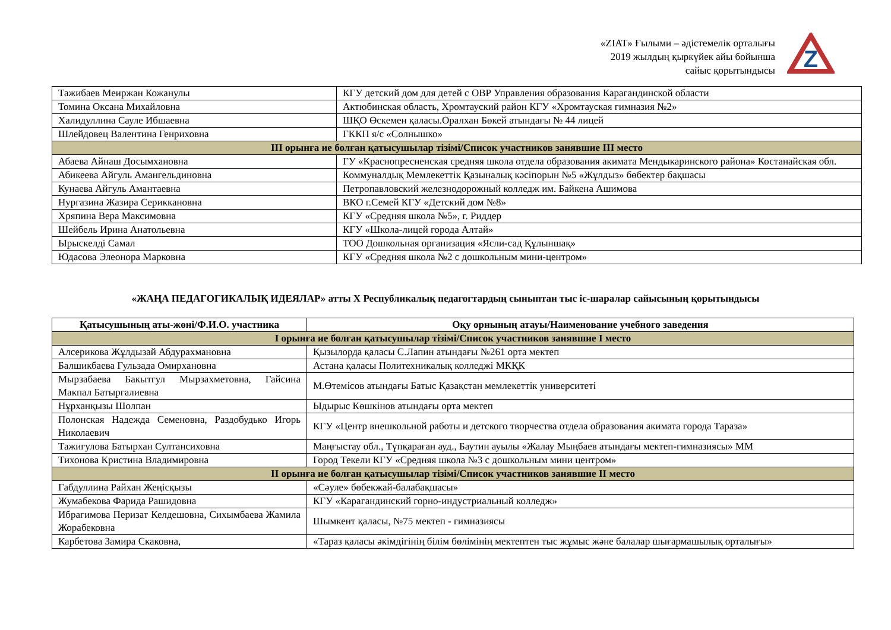«ZIAT» Ғылыми – әдістемелік орталығы
2019 жылдың қыркүйек айы бойынша
сайыс қорытындысы
Z
| Тажибаев Меиржан Кожанулы | КГУ детский дом для детей с ОВР Управления образования Карагандинской области |
| Томина Оксана Михайловна | Актюбинская область, Хромтауский район КГУ «Хромтауская гимназия №2» |
| Халидуллина Сауле Ибшаевна | ШҚО Өскемен қаласы.Оралхан Бөкей атындағы № 44 лицей |
| Шлейдовец Валентина Генриховна | ГККП я/с «Солнышко» |
| III орынға ие болған қатысушылар тізімі/Список участников занявшие III место | |
| Абаева Айнаш Досымхановна | ГУ «Краснопресненская средняя школа отдела образования акимата Мендыкаринского района» Костанайская обл. |
| Абикеева Айгуль Амангельдиновна | Коммуналдық Мемлекеттік Қазыналық кәсіпорын №5 «Жұлдыз» бөбектер бақшасы |
| Кунаева Айгуль Амантаевна | Петропавловский железнодорожный колледж им. Байкена Ашимова |
| Нургазина Жазира Серикк​ановна | ВКО г.Семей КГУ «Детский дом №8» |
| Хряпина Вера Максимовна | КГУ «Средняя школа №5», г. Риддер |
| Шейбель Ирина Анатольевна | КГУ «Школа-лицей города Алтай» |
| Ырыскелді Самал | ТОО Дошкольная организация «Ясли-сад Құлыншақ» |
| Юдасова Элеонора Марковна | КГУ «Средняя школа №2 с дошкольным мини-центром» |
«ЖАҢА ПЕДАГОГИКАЛЫҚ ИДЕЯЛАР» атты Х Республикалық педагогтардың сыныптан тыс іс-шаралар сайысының қорытындысы
| Қатысушының аты-жөні/Ф.И.О. участника | Оқу орнының атауы/Наименование учебного заведения |
| --- | --- |
| I орынға ие болған қатысушылар тізімі/Список участников занявшие I место | |
| Алсерикова Жұлдызай Абдурахмановна | Қызылорда қаласы С.Лапин атындағы №261 орта мектеп |
| Балшикбаева Гульзада Омирхановна | Астана қаласы Политехникалық колледжі МКҚК |
| Мырзабаева Бакытгул Мырзахметовна, Гайсина Макпал Батыргалиевна | М.Өтемісов атындағы Батыс Қазақстан мемлекеттік университеті |
| Нұрханқызы Шолпан | Ыдырыс Көшкінов атындағы орта мектеп |
| Полонская Надежда Семеновна, Раздобудько Игорь Николаевич | КГУ «Центр внешкольной работы и детского творчества отдела образования акимата города Тараза» |
| Тажигулова Батырхан Султансиховна | Маңғыстау обл., Түпқараған ауд., Баутин ауылы «Жалау Мыңбаев атындағы мектеп-гимназиясы» ММ |
| Тихонова Кристина Владимировна | Город Текели КГУ «Средняя школа №3 с дошкольным мини центром» |
| II орынға ие болған қатысушылар тізімі/Список участников занявшие II место | |
| Габдуллина Райхан Жеңісқызы | «Сәуле» бөбекжай-балабақшасы» |
| Жумабекова Фарида Рашидовна | КГУ «Карагандинский горно-индустриальный колледж» |
| Ибрагимова Перизат Келдешовна, Сихымбаева Жамила Жорабековна | Шымкент қаласы, №75 мектеп - гимназиясы |
| Карбетова Замира Скаковна, | «Тараз қаласы әкімдігінің білім бөлімінің мектептен тыс жұмыс және балалар шығармашылық орталығы» |